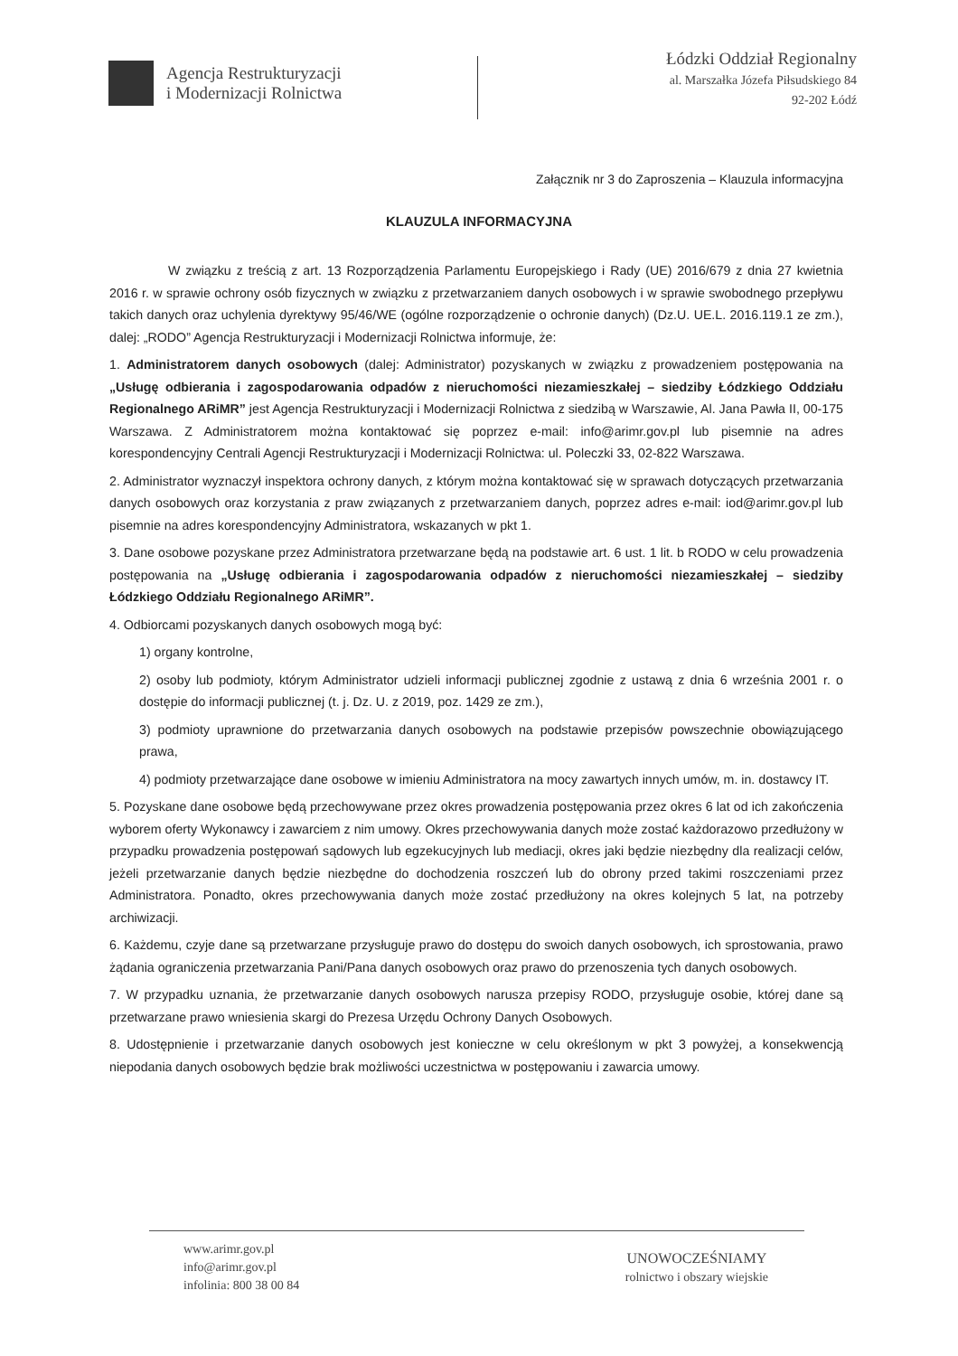Agencja Restrukturyzacji
i Modernizacji Rolnictwa
Łódzki Oddział Regionalny
al. Marszałka Józefa Piłsudskiego 84
92-202 Łódź
Załącznik nr 3 do Zaproszenia – Klauzula informacyjna
KLAUZULA INFORMACYJNA
W związku z treścią z art. 13 Rozporządzenia Parlamentu Europejskiego i Rady (UE) 2016/679 z dnia 27 kwietnia 2016 r. w sprawie ochrony osób fizycznych w związku z przetwarzaniem danych osobowych i w sprawie swobodnego przepływu takich danych oraz uchylenia dyrektywy 95/46/WE (ogólne rozporządzenie o ochronie danych) (Dz.U. UE.L. 2016.119.1 ze zm.), dalej: „RODO” Agencja Restrukturyzacji i Modernizacji Rolnictwa informuje, że:
1. Administratorem danych osobowych (dalej: Administrator) pozyskanych w związku z prowadzeniem postępowania na „Usługę odbierania i zagospodarowania odpadów z nieruchomości niezamieszkałej – siedziby Łódzkiego Oddziału Regionalnego ARiMR” jest Agencja Restrukturyzacji i Modernizacji Rolnictwa z siedzibą w Warszawie, Al. Jana Pawła II, 00-175 Warszawa. Z Administratorem można kontaktować się poprzez e-mail: info@arimr.gov.pl lub pisemnie na adres korespondencyjny Centrali Agencji Restrukturyzacji i Modernizacji Rolnictwa: ul. Poleczki 33, 02-822 Warszawa.
2. Administrator wyznaczył inspektora ochrony danych, z którym można kontaktować się w sprawach dotyczących przetwarzania danych osobowych oraz korzystania z praw związanych z przetwarzaniem danych, poprzez adres e-mail: iod@arimr.gov.pl lub pisemnie na adres korespondencyjny Administratora, wskazanych w pkt 1.
3. Dane osobowe pozyskane przez Administratora przetwarzane będą na podstawie art. 6 ust. 1 lit. b RODO w celu prowadzenia postępowania na „Usługę odbierania i zagospodarowania odpadów z nieruchomości niezamieszkałej – siedziby Łódzkiego Oddziału Regionalnego ARiMR”.
4. Odbiorcami pozyskanych danych osobowych mogą być:
1) organy kontrolne,
2) osoby lub podmioty, którym Administrator udzieli informacji publicznej zgodnie z ustawą z dnia 6 września 2001 r. o dostępie do informacji publicznej (t. j. Dz. U. z 2019, poz. 1429 ze zm.),
3) podmioty uprawnione do przetwarzania danych osobowych na podstawie przepisów powszechnie obowiązującego prawa,
4) podmioty przetwarzające dane osobowe w imieniu Administratora na mocy zawartych innych umów, m. in. dostawcy IT.
5. Pozyskane dane osobowe będą przechowywane przez okres prowadzenia postępowania przez okres 6 lat od ich zakończenia wyborem oferty Wykonawcy i zawarciem z nim umowy. Okres przechowywania danych może zostać każdorazowo przedłużony w przypadku prowadzenia postępowań sądowych lub egzekucyjnych lub mediacji, okres jaki będzie niezbędny dla realizacji celów, jeżeli przetwarzanie danych będzie niezbędne do dochodzenia roszczeń lub do obrony przed takimi roszczeniami przez Administratora. Ponadto, okres przechowywania danych może zostać przedłużony na okres kolejnych 5 lat, na potrzeby archiwizacji.
6. Każdemu, czyje dane są przetwarzane przysługuje prawo do dostępu do swoich danych osobowych, ich sprostowania, prawo żądania ograniczenia przetwarzania Pani/Pana danych osobowych oraz prawo do przenoszenia tych danych osobowych.
7. W przypadku uznania, że przetwarzanie danych osobowych narusza przepisy RODO, przysługuje osobie, której dane są przetwarzane prawo wniesienia skargi do Prezesa Urzędu Ochrony Danych Osobowych.
8. Udostępnienie i przetwarzanie danych osobowych jest konieczne w celu określonym w pkt 3 powyżej, a konsekwencją niepodania danych osobowych będzie brak możliwości uczestnictwa w postępowaniu i zawarcia umowy.
www.arimr.gov.pl
info@arimr.gov.pl
infolinia: 800 38 00 84
UNOWOCZEŚNIAMY
rolnictwo i obszary wiejskie